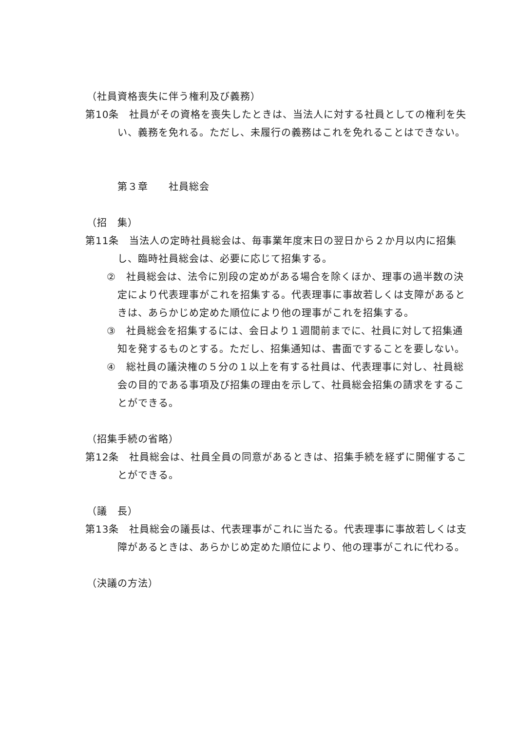（社員資格喪失に伴う権利及び義務）
第10条　社員がその資格を喪失したときは、当法人に対する社員としての権利を失い、義務を免れる。ただし、未履行の義務はこれを免れることはできない。
第３章　　社員総会
（招　集）
第11条　当法人の定時社員総会は、毎事業年度末日の翌日から２か月以内に招集し、臨時社員総会は、必要に応じて招集する。
②　社員総会は、法令に別段の定めがある場合を除くほか、理事の過半数の決定により代表理事がこれを招集する。代表理事に事故若しくは支障があるときは、あらかじめ定めた順位により他の理事がこれを招集する。
③　社員総会を招集するには、会日より１週間前までに、社員に対して招集通知を発するものとする。ただし、招集通知は、書面ですることを要しない。
④　総社員の議決権の５分の１以上を有する社員は、代表理事に対し、社員総会の目的である事項及び招集の理由を示して、社員総会招集の請求をすることができる。
（招集手続の省略）
第12条　社員総会は、社員全員の同意があるときは、招集手続を経ずに開催することができる。
（議　長）
第13条　社員総会の議長は、代表理事がこれに当たる。代表理事に事故若しくは支障があるときは、あらかじめ定めた順位により、他の理事がこれに代わる。
（決議の方法）